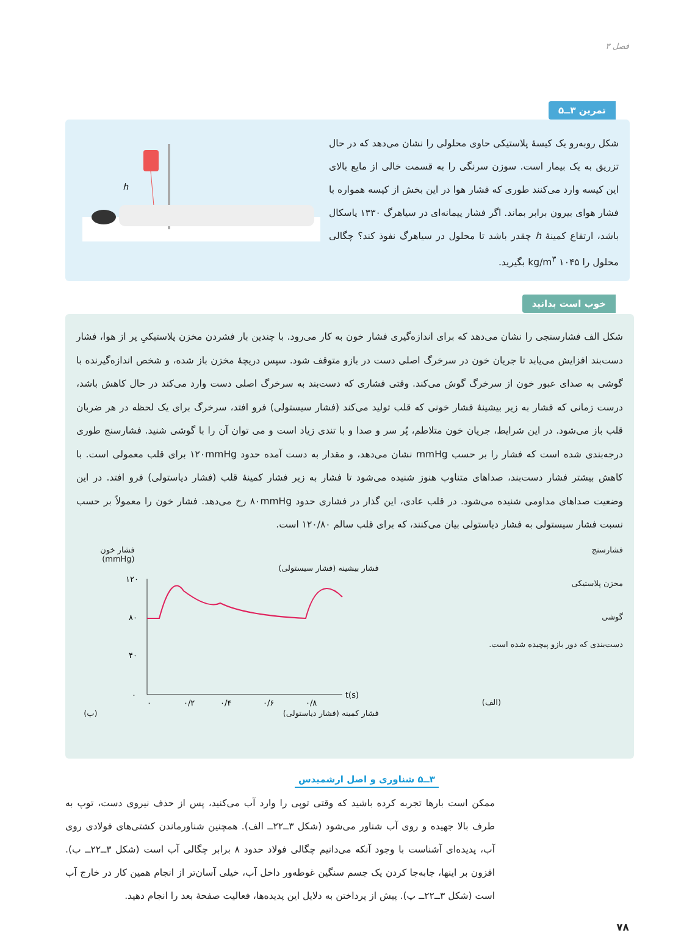فصل ۳
تمرین ۳ــ۵
شکل روبه‌رو یک کیسهٔ پلاستیکی حاوی محلولی را نشان می‌دهد که در حال تزریق به یک بیمار است. سوزن سرنگی را به قسمت خالی از مایع بالای این کیسه وارد می‌کنند طوری که فشار هوا در این بخش از کیسه همواره با فشار هوای بیرون برابر بماند. اگر فشار پیمانه‌ای در سیاهرگ ۱۳۳۰ پاسکال باشد، ارتفاع کمینهٔ h چقدر باشد تا محلول در سیاهرگ نفوذ کند؟ چگالی محلول را ۱۰۴۵ kg/m<sup>۳</sup> بگیرید.
h
خوب است بدانید
شکل الف فشارسنجی را نشان می‌دهد که برای اندازه‌گیری فشار خون به کار می‌رود. با چندین بار فشردن مخزن پلاستیکیِ پر از هوا، فشار دست‌بند افزایش می‌یابد تا جریان خون در سرخرگ اصلی دست در بازو متوقف شود. سپس دریچهٔ مخزن باز شده، و شخص اندازه‌گیرنده با گوشی به صدای عبور خون از سرخرگ گوش می‌کند. وقتی فشاری که دست‌بند به سرخرگ اصلی دست وارد می‌کند در حال کاهش باشد، درست زمانی که فشار به زیر بیشینهٔ فشار خونی که قلب تولید می‌کند (فشار سیستولی) فرو افتد، سرخرگ برای یک لحظه در هر ضربان قلب باز می‌شود. در این شرایط، جریان خون متلاطم، پُر سر و صدا و با تندی زیاد است و می توان آن را با گوشی شنید. فشارسنج طوری درجه‌بندی شده است که فشار را بر حسب mmHg نشان می‌دهد، و مقدار به دست آمده حدود ۱۲۰mmHg برای قلب معمولی است. با کاهش بیشتر فشار دست‌بند، صداهای متناوب هنوز شنیده می‌شود تا فشار به زیر فشار کمینهٔ قلب (فشار دیاستولی) فرو افتد. در این وضعیت صداهای مداومی شنیده می‌شود. در قلب عادی، این گذار در فشاری حدود ۸۰mmHg رخ می‌دهد. فشار خون را معمولاً بر حسب نسبت فشار سیستولی به فشار دیاستولی بیان می‌کنند، که برای قلب سالم ۱۲۰/۸۰ است.
فشارسنج
مخزن پلاستیکی
گوشی
دست‌بندی که دور بازو پیچیده شده است.
(الف)
فشار خون (mmHg)
فشار بیشینه (فشار سیستولی)
۱۲۰
۸۰
۴۰
۰
۰
۰/۲
۰/۴
۰/۶
۰/۸
t(s)
فشار کمینه (فشار دیاستولی) (ب)
۳ــ۵ شناوری و اصل ارشمیدس
ممکن است بارها تجربه کرده باشید که وقتی توپی را وارد آب می‌کنید، پس از حذف نیروی دست، توپ به طرف بالا جهیده و روی آب شناور می‌شود (شکل ۳ــ۲۲ــ الف). همچنین شناورماندن کشتی‌های فولادی روی آب، پدیده‌ای آشناست با وجود آنکه می‌دانیم چگالی فولاد حدود ۸ برابر چگالی آب است (شکل ۳ــ۲۲ــ ب). افزون بر اینها، جابه‌جا کردن یک جسم سنگین غوطه‌ور داخل آب، خیلی آسان‌تر از انجام همین کار در خارج آب است (شکل ۳ــ۲۲ــ پ). پیش از پرداختن به دلایل این پدیده‌ها، فعالیت صفحهٔ بعد را انجام دهید.
۷۸